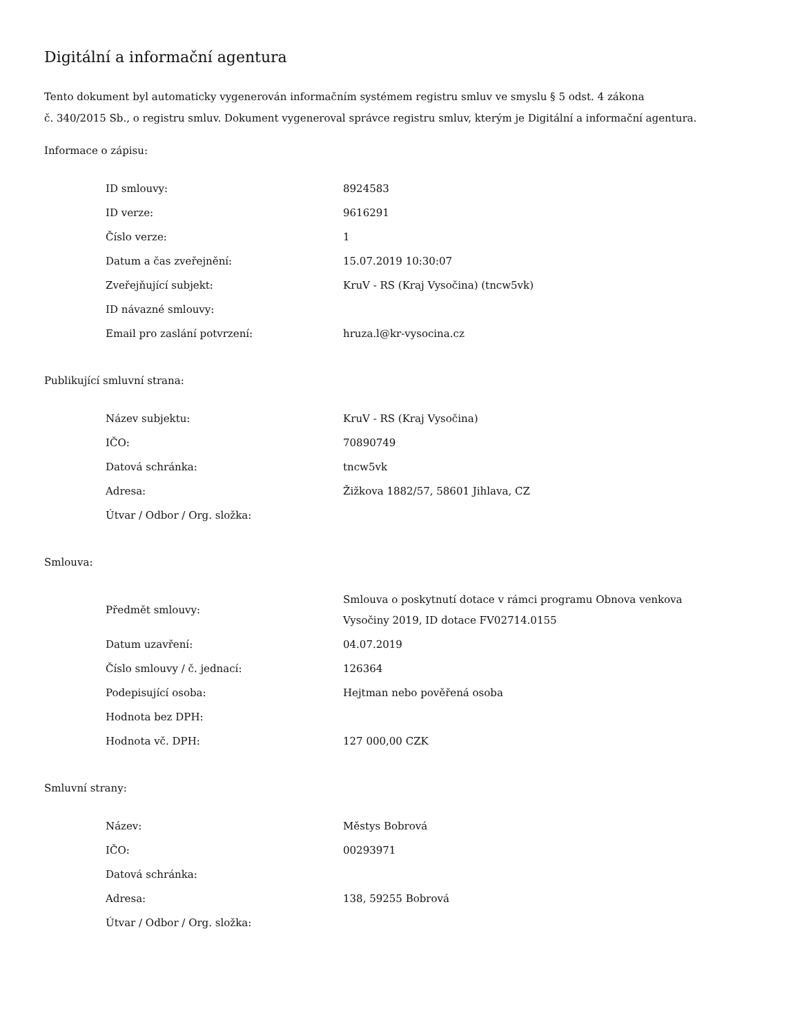Digitální a informační agentura
Tento dokument byl automaticky vygenerován informačním systémem registru smluv ve smyslu § 5 odst. 4 zákona
č. 340/2015 Sb., o registru smluv. Dokument vygeneroval správce registru smluv, kterým je Digitální a informační agentura.
Informace o zápisu:
| ID smlouvy: | 8924583 |
| ID verze: | 9616291 |
| Číslo verze: | 1 |
| Datum a čas zveřejnění: | 15.07.2019 10:30:07 |
| Zveřejňující subjekt: | KruV - RS (Kraj Vysočina) (tncw5vk) |
| ID návazné smlouvy: | |
| Email pro zaslání potvrzení: | hruza.l@kr-vysocina.cz |
Publikující smluvní strana:
| Název subjektu: | KruV - RS (Kraj Vysočina) |
| IČO: | 70890749 |
| Datová schránka: | tncw5vk |
| Adresa: | Žižkova 1882/57, 58601 Jihlava, CZ |
| Útvar / Odbor / Org. složka: | |
Smlouva:
| Předmět smlouvy: | Smlouva o poskytnutí dotace v rámci programu Obnova venkova Vysočiny 2019, ID dotace FV02714.0155 |
| Datum uzavření: | 04.07.2019 |
| Číslo smlouvy / č. jednací: | 126364 |
| Podepisující osoba: | Hejtman nebo pověřená osoba |
| Hodnota bez DPH: | |
| Hodnota vč. DPH: | 127 000,00 CZK |
Smluvní strany:
| Název: | Městys Bobrová |
| IČO: | 00293971 |
| Datová schránka: | |
| Adresa: | 138, 59255 Bobrová |
| Útvar / Odbor / Org. složka: | |